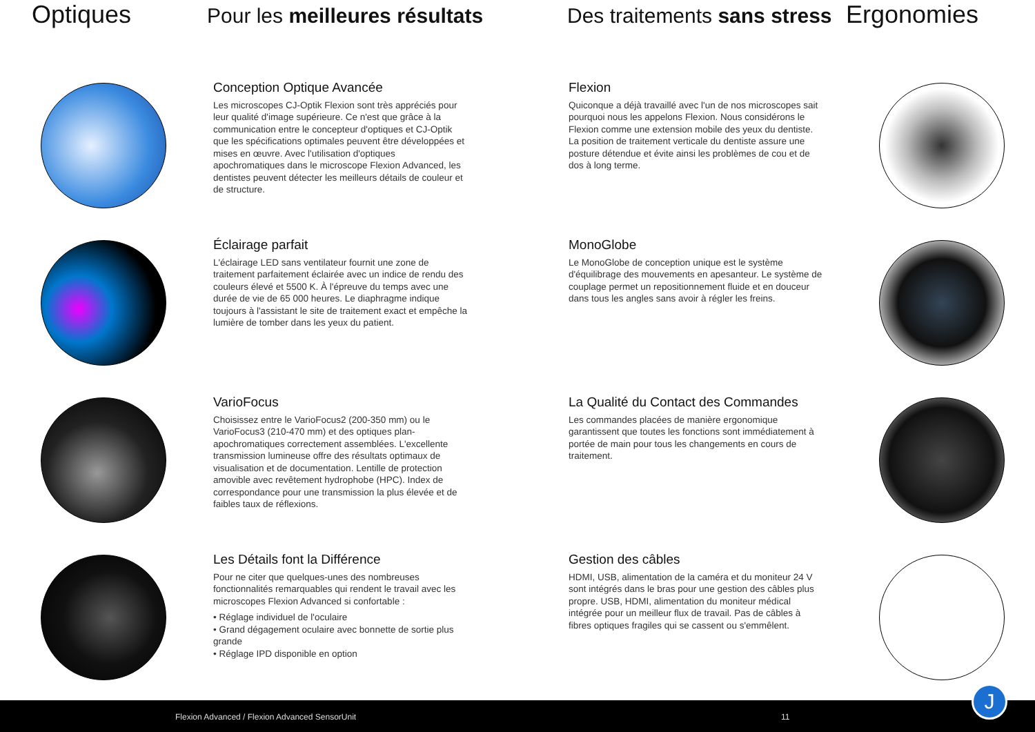Optiques
Pour les meilleures résultats
Conception Optique Avancée
Les microscopes CJ-Optik Flexion sont très appréciés pour leur qualité d'image supérieure. Ce n'est que grâce à la communication entre le concepteur d'optiques et CJ-Optik que les spécifications optimales peuvent être développées et mises en œuvre. Avec l'utilisation d'optiques apochromatiques dans le microscope Flexion Advanced, les dentistes peuvent détecter les meilleurs détails de couleur et de structure.
Éclairage parfait
L'éclairage LED sans ventilateur fournit une zone de traitement parfaitement éclairée avec un indice de rendu des couleurs élevé et 5500 K. À l'épreuve du temps avec une durée de vie de 65 000 heures. Le diaphragme indique toujours à l'assistant le site de traitement exact et empêche la lumière de tomber dans les yeux du patient.
VarioFocus
Choisissez entre le VarioFocus2 (200-350 mm) ou le VarioFocus3 (210-470 mm) et des optiques plan-apochromatiques correctement assemblées. L'excellente transmission lumineuse offre des résultats optimaux de visualisation et de documentation. Lentille de protection amovible avec revêtement hydrophobe (HPC). Index de correspondance pour une transmission la plus élevée et de faibles taux de réflexions.
Les Détails font la Différence
Pour ne citer que quelques-unes des nombreuses fonctionnalités remarquables qui rendent le travail avec les microscopes Flexion Advanced si confortable :
• Réglage individuel de l'oculaire
• Grand dégagement oculaire avec bonnette de sortie plus grande
• Réglage IPD disponible en option
Des traitements sans stress
Ergonomies
Flexion
Quiconque a déjà travaillé avec l'un de nos microscopes sait pourquoi nous les appelons Flexion. Nous considérons le Flexion comme une extension mobile des yeux du dentiste. La position de traitement verticale du dentiste assure une posture détendue et évite ainsi les problèmes de cou et de dos à long terme.
MonoGlobe
Le MonoGlobe de conception unique est le système d'équilibrage des mouvements en apesanteur. Le système de couplage permet un repositionnement fluide et en douceur dans tous les angles sans avoir à régler les freins.
La Qualité du Contact des Commandes
Les commandes placées de manière ergonomique garantissent que toutes les fonctions sont immédiatement à portée de main pour tous les changements en cours de traitement.
Gestion des câbles
HDMI, USB, alimentation de la caméra et du moniteur 24 V sont intégrés dans le bras pour une gestion des câbles plus propre. USB, HDMI, alimentation du moniteur médical intégrée pour un meilleur flux de travail. Pas de câbles à fibres optiques fragiles qui se cassent ou s'emmêlent.
Flexion Advanced / Flexion Advanced SensorUnit 11
J